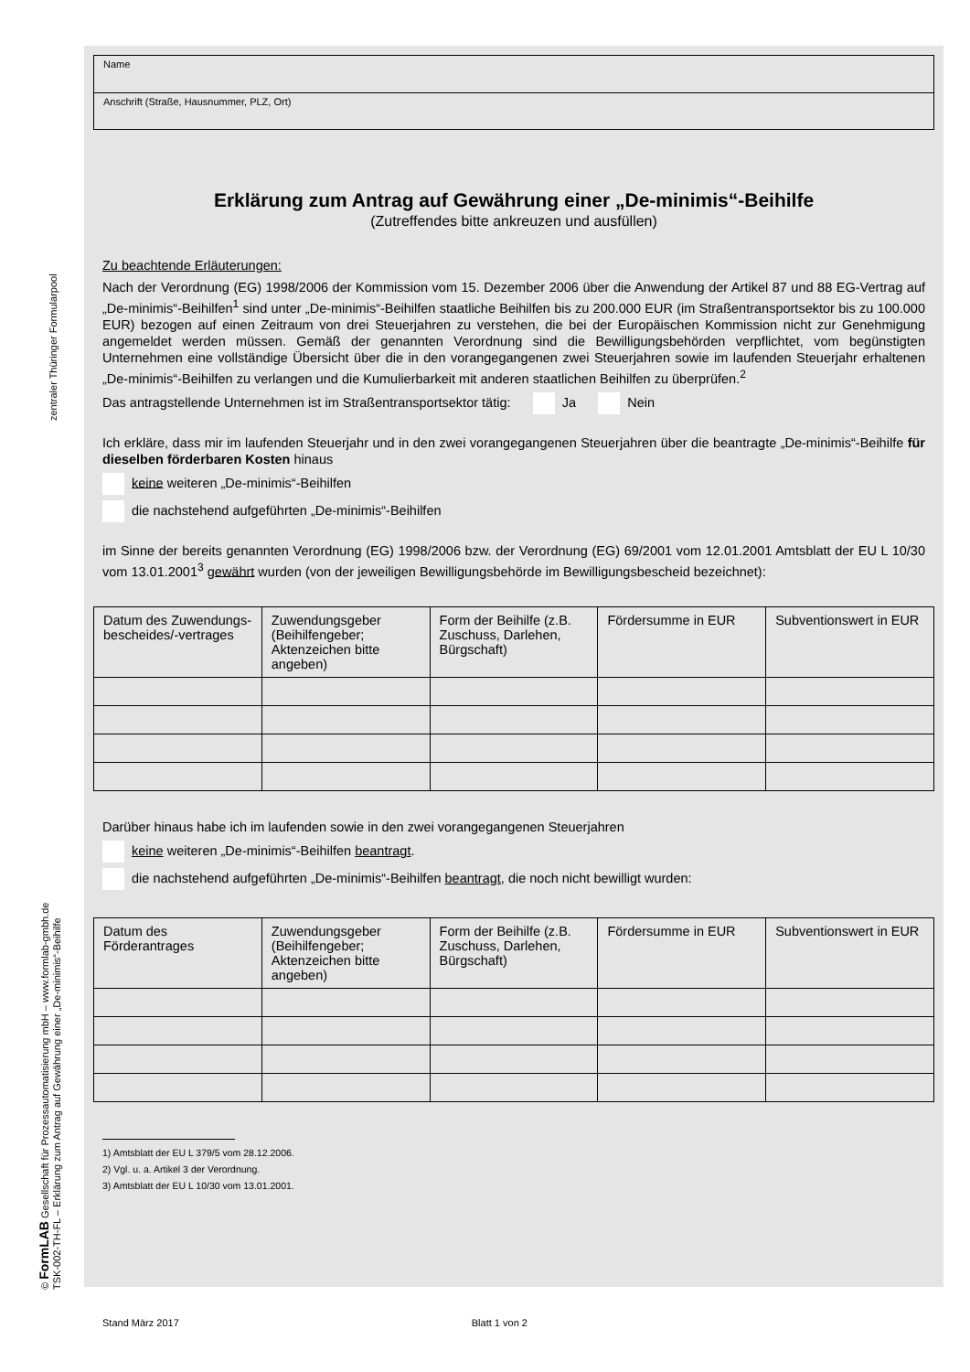zentraler Thüringer Formularpool
© FormLAB Gesellschaft für Prozessautomatisierung mbH – www.formlab-gmbh.de TSK-002-TH-FL – Erklärung zum Antrag auf Gewährung einer „De-minimis“-Beihilfe
Name
Anschrift (Straße, Hausnummer, PLZ, Ort)
Erklärung zum Antrag auf Gewährung einer „De-minimis“-Beihilfe
(Zutreffendes bitte ankreuzen und ausfüllen)
Zu beachtende Erläuterungen:
Nach der Verordnung (EG) 1998/2006 der Kommission vom 15. Dezember 2006 über die Anwendung der Artikel 87 und 88 EG-Vertrag auf „De-minimis“-Beihilfen<sup>1</sup> sind unter „De-minimis“-Beihilfen staatliche Beihilfen bis zu 200.000 EUR (im Straßentransportsektor bis zu 100.000 EUR) bezogen auf einen Zeitraum von drei Steuerjahren zu verstehen, die bei der Europäischen Kommission nicht zur Genehmigung angemeldet werden müssen. Gemäß der genannten Verordnung sind die Bewilligungsbehörden verpflichtet, vom begünstigten Unternehmen eine vollständige Übersicht über die in den vorangegangenen zwei Steuerjahren sowie im laufenden Steuerjahr erhaltenen „De-minimis“-Beihilfen zu verlangen und die Kumulierbarkeit mit anderen staatlichen Beihilfen zu überprüfen.<sup>2</sup>
Das antragstellende Unternehmen ist im Straßentransportsektor tätig: Ja Nein
Ich erkläre, dass mir im laufenden Steuerjahr und in den zwei vorangegangenen Steuerjahren über die beantragte „De-minimis“-Beihilfe für dieselben förderbaren Kosten hinaus
keine weiteren „De-minimis“-Beihilfen
die nachstehend aufgeführten „De-minimis“-Beihilfen
im Sinne der bereits genannten Verordnung (EG) 1998/2006 bzw. der Verordnung (EG) 69/2001 vom 12.01.2001 Amtsblatt der EU L 10/30 vom 13.01.2001<sup>3</sup> gewährt wurden (von der jeweiligen Bewilligungsbehörde im Bewilligungsbescheid bezeichnet):
| Datum des Zuwendungs­bescheides/-vertrages | Zuwendungsgeber (Beihilfengeber; Aktenzeichen bitte angeben) | Form der Beihilfe (z.B. Zuschuss, Darlehen, Bürgschaft) | Fördersumme in EUR | Subventionswert in EUR |
| --- | --- | --- | --- | --- |
Darüber hinaus habe ich im laufenden sowie in den zwei vorangegangenen Steuerjahren
keine weiteren „De-minimis“-Beihilfen beantragt.
die nachstehend aufgeführten „De-minimis“-Beihilfen beantragt, die noch nicht bewilligt wurden:
| Datum des Förderantrages | Zuwendungsgeber (Beihilfengeber; Aktenzeichen bitte angeben) | Form der Beihilfe (z.B. Zuschuss, Darlehen, Bürgschaft) | Fördersumme in EUR | Subventionswert in EUR |
| --- | --- | --- | --- | --- |
1) Amtsblatt der EU L 379/5 vom 28.12.2006.
2) Vgl. u. a. Artikel 3 der Verordnung.
3) Amtsblatt der EU L 10/30 vom 13.01.2001.
Stand März 2017 Blatt 1 von 2